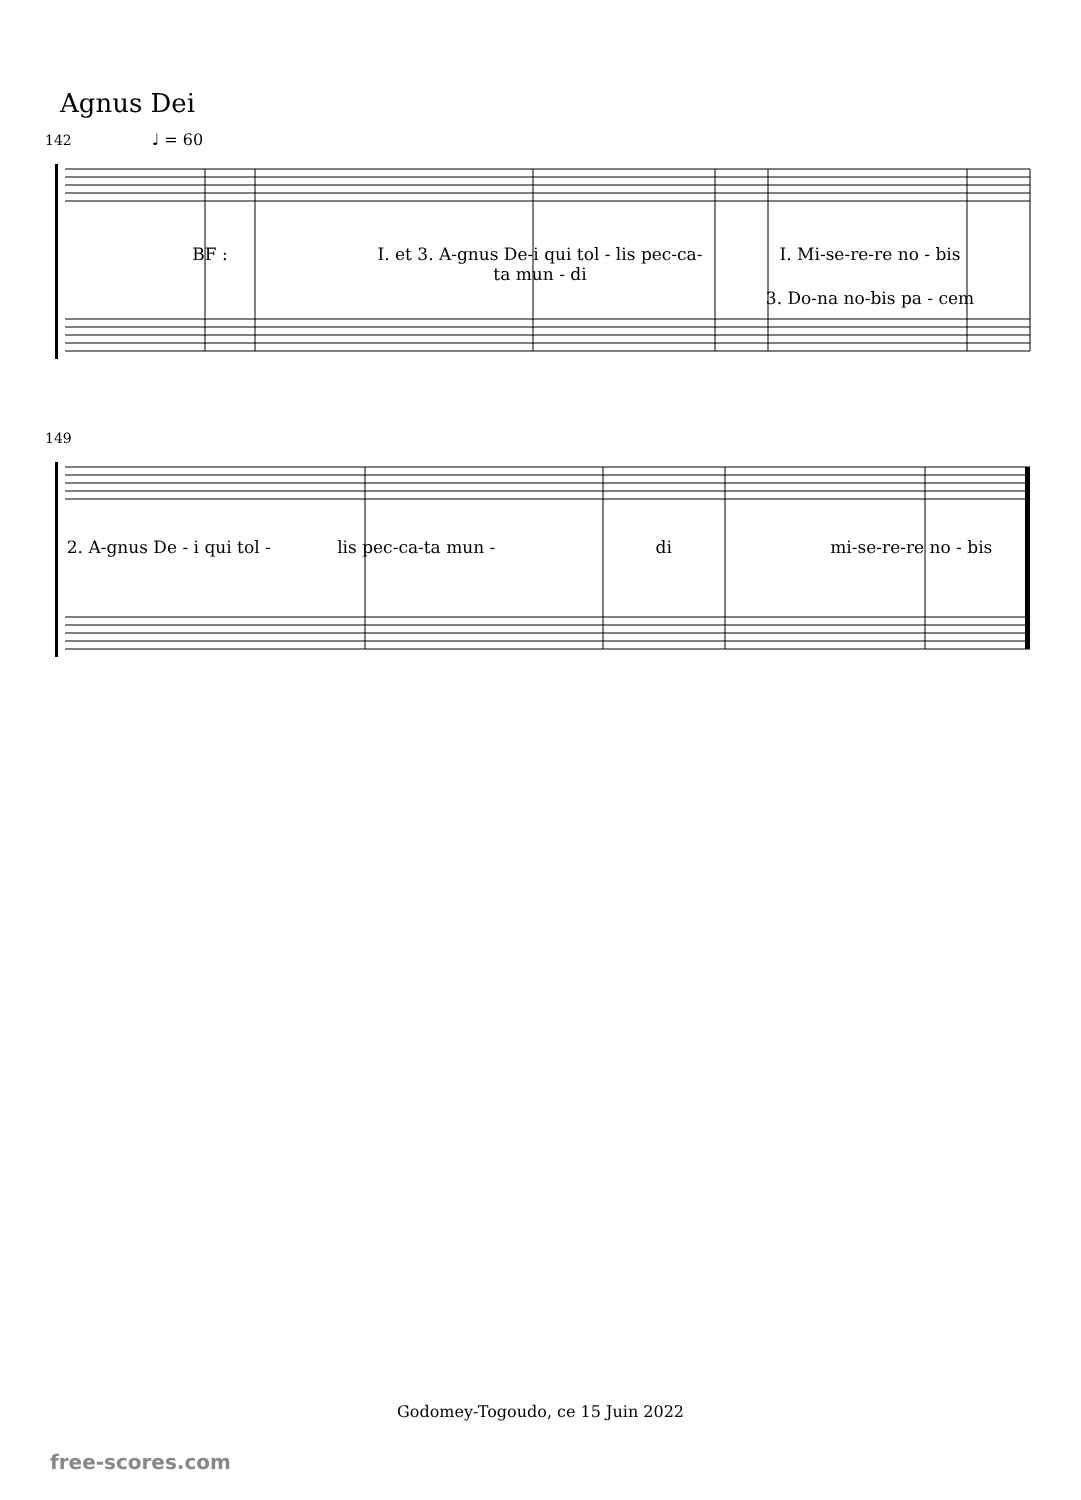Agnus Dei
142 ♩ = 60
BF : I. et 3. A-gnus De-i qui tol - lis pec-ca-ta mun - di I. Mi-se-re-re no - bis
3. Do-na no-bis pa - cem
149
2. A-gnus De - i qui tol - lis pec-ca-ta mun - di mi-se-re-re no - bis
Godomey-Togoudo, ce 15 Juin 2022
free-scores.com